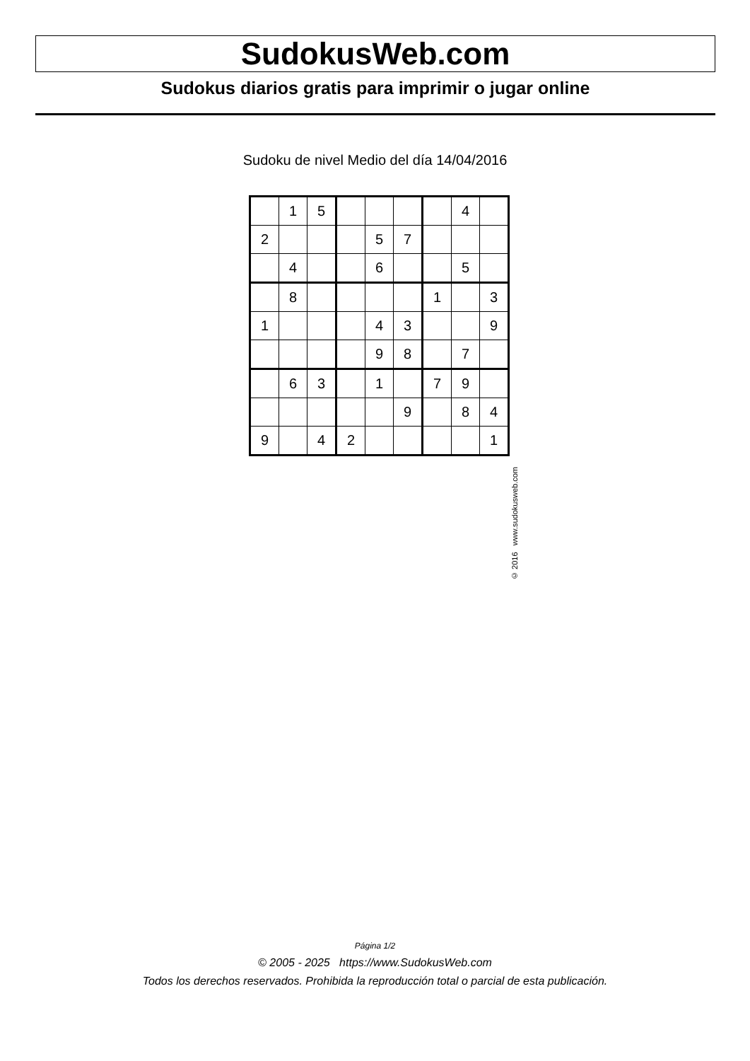SudokusWeb.com
Sudokus diarios gratis para imprimir o jugar online
Sudoku de nivel Medio del día 14/04/2016
| | 1 | 5 | | | | | 4 | |
| 2 | | | | 5 | 7 | | | |
| | 4 | | | 6 | | | 5 | |
| | 8 | | | | | 1 | | 3 |
| 1 | | | | 4 | 3 | | | 9 |
| | | | | 9 | 8 | | 7 | |
| | 6 | 3 | | 1 | | 7 | 9 | |
| | | | | | 9 | | 8 | 4 |
| 9 | | 4 | 2 | | | | | 1 |
© 2016 www.sudokusweb.com
Página 1/2
© 2005 - 2025 https://www.SudokusWeb.com
Todos los derechos reservados. Prohibida la reproducción total o parcial de esta publicación.